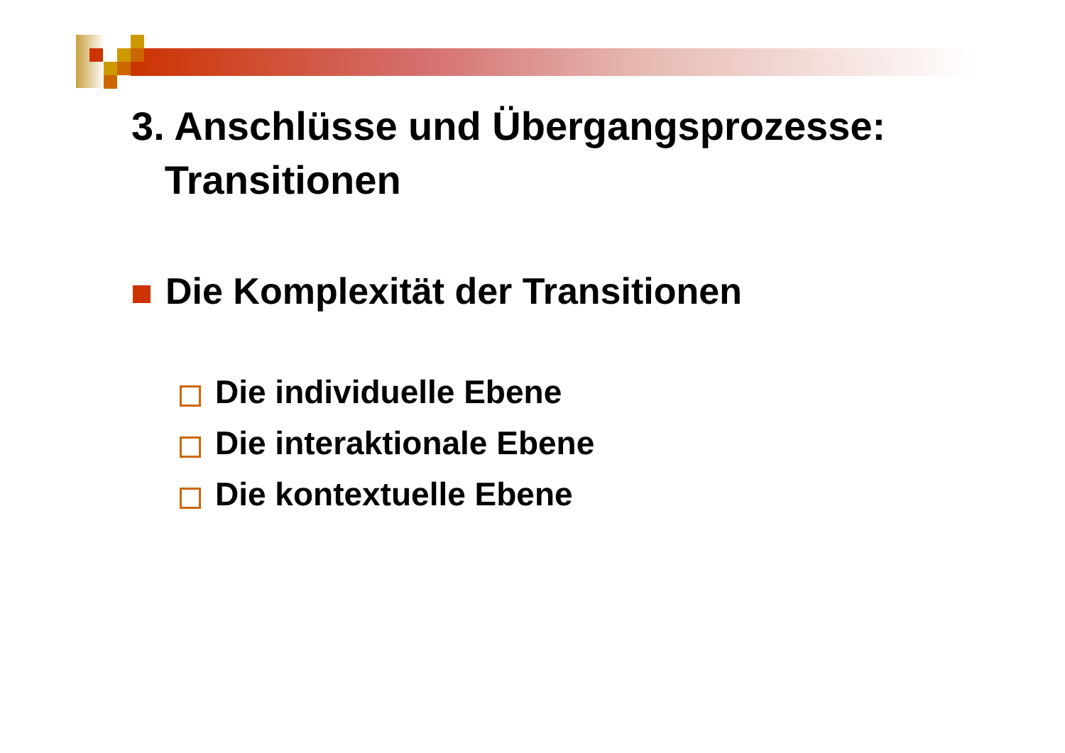3. Anschlüsse und Übergangsprozesse:
Transitionen
Die Komplexität der Transitionen
Die individuelle Ebene
Die interaktionale Ebene
Die kontextuelle Ebene